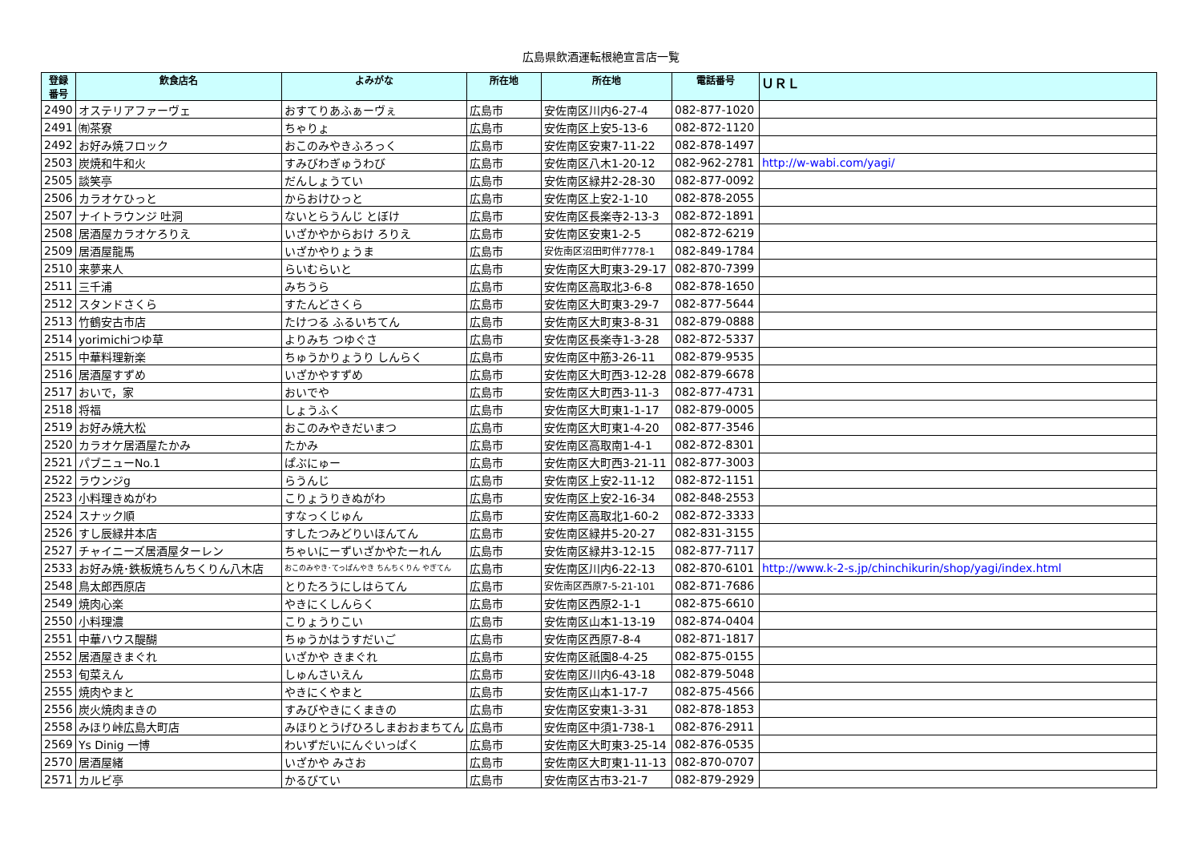広島県飲酒運転根絶宣言店一覧
| 登録 番号 | 飲食店名 | よみがな | 所在地 | 所在地 | 電話番号 | ＵＲＬ |
| --- | --- | --- | --- | --- | --- | --- |
| 2490 | オステリアファーヴェ | おすてりあふぁーヴぇ | 広島市 | 安佐南区川内6-27-4 | 082-877-1020 | |
| 2491 | ㈲茶寮 | ちゃりょ | 広島市 | 安佐南区上安5-13-6 | 082-872-1120 | |
| 2492 | お好み焼フロック | おこのみやきふろっく | 広島市 | 安佐南区安東7-11-22 | 082-878-1497 | |
| 2503 | 炭焼和牛和火 | すみびわぎゅうわび | 広島市 | 安佐南区八木1-20-12 | 082-962-2781 | http://w-wabi.com/yagi/ |
| 2505 | 談笑亭 | だんしょうてい | 広島市 | 安佐南区緑井2-28-30 | 082-877-0092 | |
| 2506 | カラオケひっと | からおけひっと | 広島市 | 安佐南区上安2-1-10 | 082-878-2055 | |
| 2507 | ナイトラウンジ 吐洞 | ないとらうんじ とぼけ | 広島市 | 安佐南区長楽寺2-13-3 | 082-872-1891 | |
| 2508 | 居酒屋カラオケろりえ | いざかやからおけ ろりえ | 広島市 | 安佐南区安東1-2-5 | 082-872-6219 | |
| 2509 | 居酒屋龍馬 | いざかやりょうま | 広島市 | 安佐南区沼田町伴7778-1 | 082-849-1784 | |
| 2510 | 来夢来人 | らいむらいと | 広島市 | 安佐南区大町東3-29-17 | 082-870-7399 | |
| 2511 | 三千浦 | みちうら | 広島市 | 安佐南区高取北3-6-8 | 082-878-1650 | |
| 2512 | スタンドさくら | すたんどさくら | 広島市 | 安佐南区大町東3-29-7 | 082-877-5644 | |
| 2513 | 竹鶴安古市店 | たけつる ふるいちてん | 広島市 | 安佐南区大町東3-8-31 | 082-879-0888 | |
| 2514 | yorimichiつゆ草 | よりみち つゆぐさ | 広島市 | 安佐南区長楽寺1-3-28 | 082-872-5337 | |
| 2515 | 中華料理新楽 | ちゅうかりょうり しんらく | 広島市 | 安佐南区中筋3-26-11 | 082-879-9535 | |
| 2516 | 居酒屋すずめ | いざかやすずめ | 広島市 | 安佐南区大町西3-12-28 | 082-879-6678 | |
| 2517 | おいで，家 | おいでや | 広島市 | 安佐南区大町西3-11-3 | 082-877-4731 | |
| 2518 | 将福 | しょうふく | 広島市 | 安佐南区大町東1-1-17 | 082-879-0005 | |
| 2519 | お好み焼大松 | おこのみやきだいまつ | 広島市 | 安佐南区大町東1-4-20 | 082-877-3546 | |
| 2520 | カラオケ居酒屋たかみ | たかみ | 広島市 | 安佐南区高取南1-4-1 | 082-872-8301 | |
| 2521 | パブニューNo.1 | ぱぶにゅー | 広島市 | 安佐南区大町西3-21-11 | 082-877-3003 | |
| 2522 | ラウンジg | らうんじ | 広島市 | 安佐南区上安2-11-12 | 082-872-1151 | |
| 2523 | 小料理きぬがわ | こりょうりきぬがわ | 広島市 | 安佐南区上安2-16-34 | 082-848-2553 | |
| 2524 | スナック順 | すなっくじゅん | 広島市 | 安佐南区高取北1-60-2 | 082-872-3333 | |
| 2526 | すし辰緑井本店 | すしたつみどりいほんてん | 広島市 | 安佐南区緑井5-20-27 | 082-831-3155 | |
| 2527 | チャイニーズ居酒屋ターレン | ちゃいにーずいざかやたーれん | 広島市 | 安佐南区緑井3-12-15 | 082-877-7117 | |
| 2533 | お好み焼･鉄板焼ちんちくりん八木店 | おこのみやき･てっぱんやき ちんちくりん やぎてん | 広島市 | 安佐南区川内6-22-13 | 082-870-6101 | http://www.k-2-s.jp/chinchikurin/shop/yagi/index.html |
| 2548 | 鳥太郎西原店 | とりたろうにしはらてん | 広島市 | 安佐南区西原7-5-21-101 | 082-871-7686 | |
| 2549 | 焼肉心楽 | やきにくしんらく | 広島市 | 安佐南区西原2-1-1 | 082-875-6610 | |
| 2550 | 小料理濃 | こりょうりこい | 広島市 | 安佐南区山本1-13-19 | 082-874-0404 | |
| 2551 | 中華ハウス醍醐 | ちゅうかはうすだいご | 広島市 | 安佐南区西原7-8-4 | 082-871-1817 | |
| 2552 | 居酒屋きまぐれ | いざかや きまぐれ | 広島市 | 安佐南区祇園8-4-25 | 082-875-0155 | |
| 2553 | 旬菜えん | しゅんさいえん | 広島市 | 安佐南区川内6-43-18 | 082-879-5048 | |
| 2555 | 焼肉やまと | やきにくやまと | 広島市 | 安佐南区山本1-17-7 | 082-875-4566 | |
| 2556 | 炭火焼肉まきの | すみびやきにくまきの | 広島市 | 安佐南区安東1-3-31 | 082-878-1853 | |
| 2558 | みほり峠広島大町店 | みほりとうげひろしまおおまちてん | 広島市 | 安佐南区中須1-738-1 | 082-876-2911 | |
| 2569 | Ys Dinig 一博 | わいずだいにんぐいっぱく | 広島市 | 安佐南区大町東3-25-14 | 082-876-0535 | |
| 2570 | 居酒屋緒 | いざかや みさお | 広島市 | 安佐南区大町東1-11-13 | 082-870-0707 | |
| 2571 | カルビ亭 | かるびてい | 広島市 | 安佐南区古市3-21-7 | 082-879-2929 | |